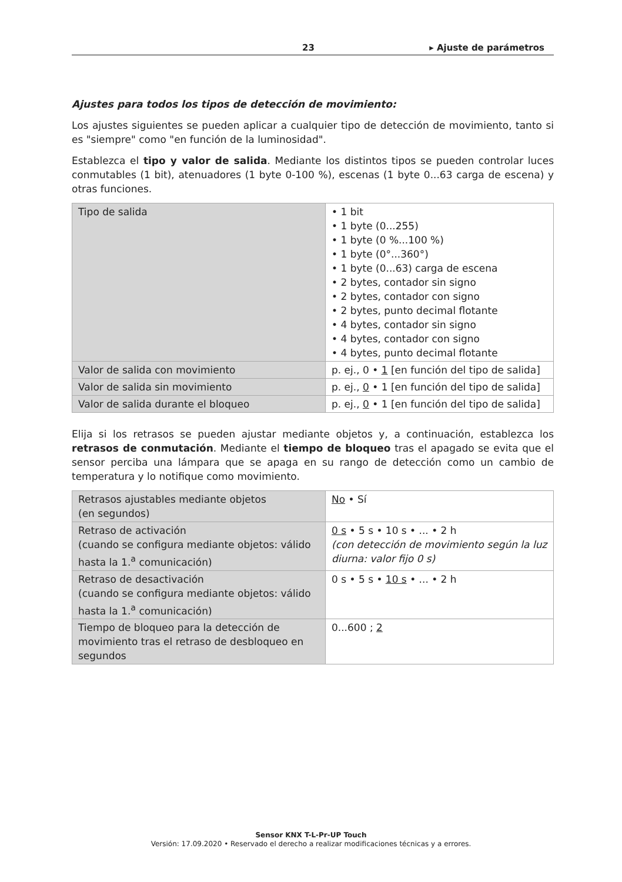23 ▸ Ajuste de parámetros
Ajustes para todos los tipos de detección de movimiento:
Los ajustes siguientes se pueden aplicar a cualquier tipo de detección de movimiento, tanto si es "siempre" como "en función de la luminosidad".
Establezca el tipo y valor de salida. Mediante los distintos tipos se pueden controlar luces conmutables (1 bit), atenuadores (1 byte 0-100 %), escenas (1 byte 0...63 carga de escena) y otras funciones.
| Tipo de salida | • 1 bit • 1 byte (0...255) • 1 byte (0 %...100 %) • 1 byte (0°...360°) • 1 byte (0...63) carga de escena • 2 bytes, contador sin signo • 2 bytes, contador con signo • 2 bytes, punto decimal flotante • 4 bytes, contador sin signo • 4 bytes, contador con signo • 4 bytes, punto decimal flotante |
| Valor de salida con movimiento | p. ej., 0 • 1 [en función del tipo de salida] |
| Valor de salida sin movimiento | p. ej., 0 • 1 [en función del tipo de salida] |
| Valor de salida durante el bloqueo | p. ej., 0 • 1 [en función del tipo de salida] |
Elija si los retrasos se pueden ajustar mediante objetos y, a continuación, establezca los retrasos de conmutación. Mediante el tiempo de bloqueo tras el apagado se evita que el sensor perciba una lámpara que se apaga en su rango de detección como un cambio de temperatura y lo notifique como movimiento.
| Retrasos ajustables mediante objetos (en segundos) | No • Sí |
| Retraso de activación (cuando se configura mediante objetos: válido hasta la 1.<sup>a</sup> comunicación) | 0 s • 5 s • 10 s • ... • 2 h (con detección de movimiento según la luz diurna: valor fijo 0 s) |
| Retraso de desactivación (cuando se configura mediante objetos: válido hasta la 1.<sup>a</sup> comunicación) | 0 s • 5 s • 10 s • ... • 2 h |
| Tiempo de bloqueo para la detección de movimiento tras el retraso de desbloqueo en segundos | 0...600 ; 2 |
Sensor KNX T-L-Pr-UP Touch
Versión: 17.09.2020 • Reservado el derecho a realizar modificaciones técnicas y a errores.